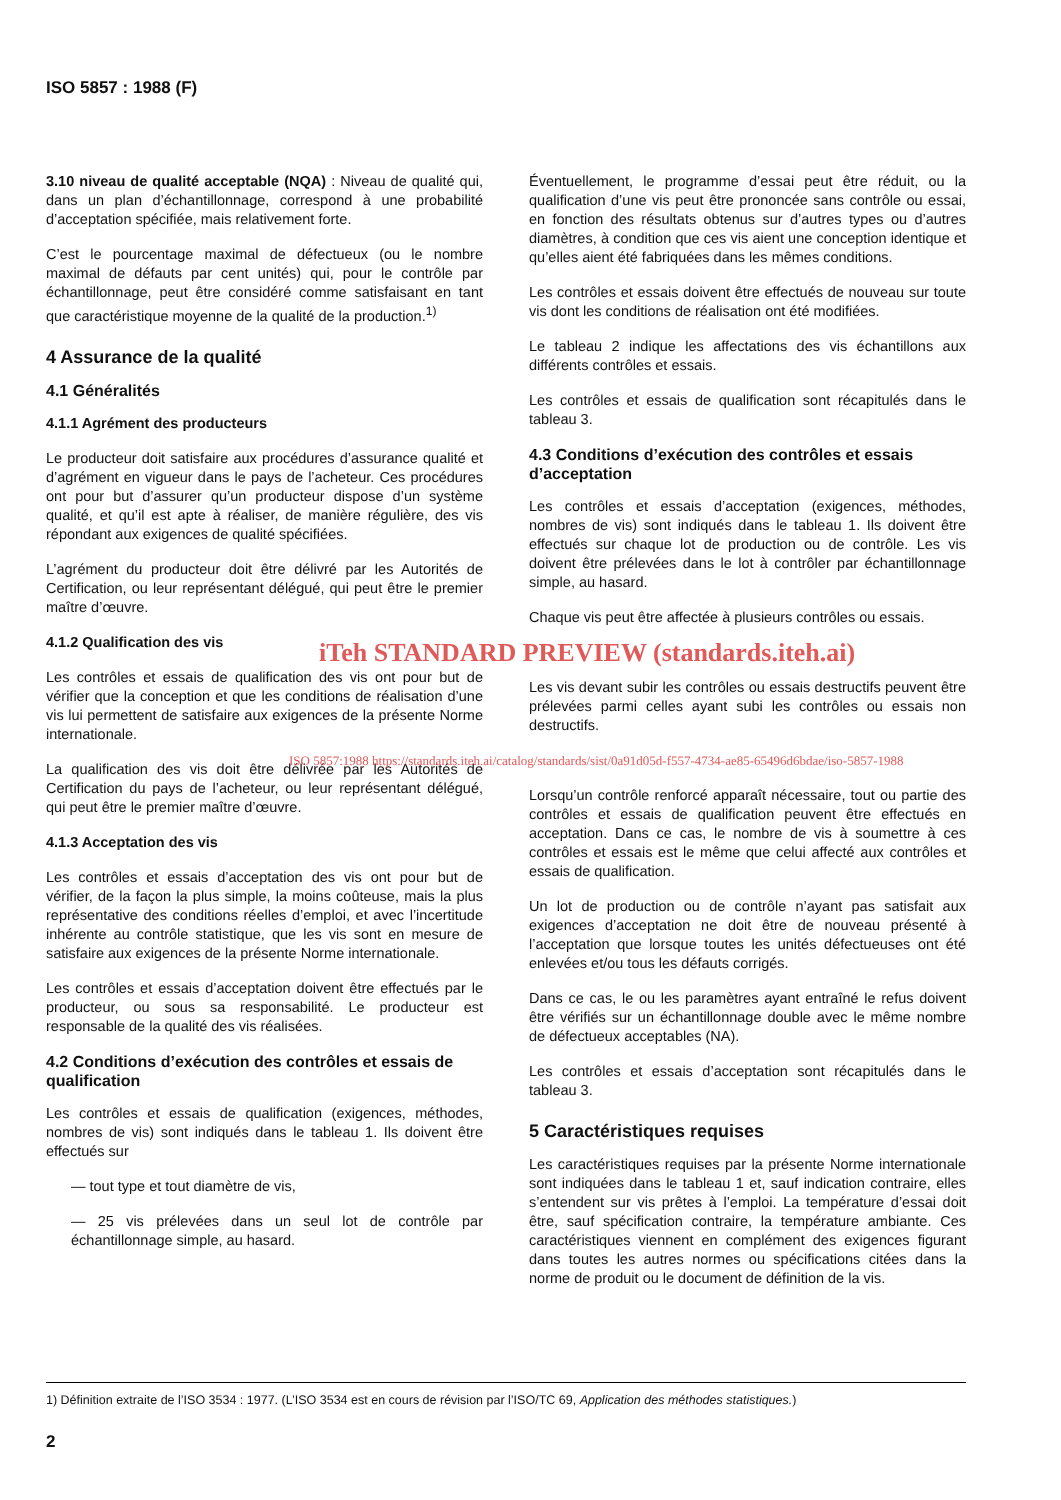ISO 5857 : 1988 (F)
3.10 niveau de qualité acceptable (NQA) : Niveau de qualité qui, dans un plan d’échantillonnage, correspond à une probabilité d’acceptation spécifiée, mais relativement forte.
C’est le pourcentage maximal de défectueux (ou le nombre maximal de défauts par cent unités) qui, pour le contrôle par échantillonnage, peut être considéré comme satisfaisant en tant que caractéristique moyenne de la qualité de la production.<sup>1)</sup>
4 Assurance de la qualité
4.1 Généralités
4.1.1 Agrément des producteurs
Le producteur doit satisfaire aux procédures d’assurance qualité et d’agrément en vigueur dans le pays de l’acheteur. Ces procédures ont pour but d’assurer qu’un producteur dispose d’un système qualité, et qu’il est apte à réaliser, de manière régulière, des vis répondant aux exigences de qualité spécifiées.
L’agrément du producteur doit être délivré par les Autorités de Certification, ou leur représentant délégué, qui peut être le premier maître d’œuvre.
4.1.2 Qualification des vis
Les contrôles et essais de qualification des vis ont pour but de vérifier que la conception et que les conditions de réalisation d’une vis lui permettent de satisfaire aux exigences de la présente Norme internationale.
La qualification des vis doit être délivrée par les Autorités de Certification du pays de l’acheteur, ou leur représentant délégué, qui peut être le premier maître d’œuvre.
4.1.3 Acceptation des vis
Les contrôles et essais d’acceptation des vis ont pour but de vérifier, de la façon la plus simple, la moins coûteuse, mais la plus représentative des conditions réelles d’emploi, et avec l’incertitude inhérente au contrôle statistique, que les vis sont en mesure de satisfaire aux exigences de la présente Norme internationale.
Les contrôles et essais d’acceptation doivent être effectués par le producteur, ou sous sa responsabilité. Le producteur est responsable de la qualité des vis réalisées.
4.2 Conditions d’exécution des contrôles et essais de qualification
Les contrôles et essais de qualification (exigences, méthodes, nombres de vis) sont indiqués dans le tableau 1. Ils doivent être effectués sur
— tout type et tout diamètre de vis,
— 25 vis prélevées dans un seul lot de contrôle par échantillonnage simple, au hasard.
Éventuellement, le programme d’essai peut être réduit, ou la qualification d’une vis peut être prononcée sans contrôle ou essai, en fonction des résultats obtenus sur d’autres types ou d’autres diamètres, à condition que ces vis aient une conception identique et qu’elles aient été fabriquées dans les mêmes conditions.
Les contrôles et essais doivent être effectués de nouveau sur toute vis dont les conditions de réalisation ont été modifiées.
Le tableau 2 indique les affectations des vis échantillons aux différents contrôles et essais.
Les contrôles et essais de qualification sont récapitulés dans le tableau 3.
4.3 Conditions d’exécution des contrôles et essais d’acceptation
Les contrôles et essais d’acceptation (exigences, méthodes, nombres de vis) sont indiqués dans le tableau 1. Ils doivent être effectués sur chaque lot de production ou de contrôle. Les vis doivent être prélevées dans le lot à contrôler par échantillonnage simple, au hasard.
Chaque vis peut être affectée à plusieurs contrôles ou essais.
iTeh STANDARD PREVIEW (standards.iteh.ai)
Les vis devant subir les contrôles ou essais destructifs peuvent être prélevées parmi celles ayant subi les contrôles ou essais non destructifs.
ISO 5857:1988 https://standards.iteh.ai/catalog/standards/sist/0a91d05d-f557-4734-ae85-65496d6bdae/iso-5857-1988
Lorsqu’un contrôle renforcé apparaît nécessaire, tout ou partie des contrôles et essais de qualification peuvent être effectués en acceptation. Dans ce cas, le nombre de vis à soumettre à ces contrôles et essais est le même que celui affecté aux contrôles et essais de qualification.
Un lot de production ou de contrôle n’ayant pas satisfait aux exigences d’acceptation ne doit être de nouveau présenté à l’acceptation que lorsque toutes les unités défectueuses ont été enlevées et/ou tous les défauts corrigés.
Dans ce cas, le ou les paramètres ayant entraîné le refus doivent être vérifiés sur un échantillonnage double avec le même nombre de défectueux acceptables (NA).
Les contrôles et essais d’acceptation sont récapitulés dans le tableau 3.
5 Caractéristiques requises
Les caractéristiques requises par la présente Norme internationale sont indiquées dans le tableau 1 et, sauf indication contraire, elles s’entendent sur vis prêtes à l’emploi. La température d’essai doit être, sauf spécification contraire, la température ambiante. Ces caractéristiques viennent en complément des exigences figurant dans toutes les autres normes ou spécifications citées dans la norme de produit ou le document de définition de la vis.
1) Définition extraite de l’ISO 3534 : 1977. (L’ISO 3534 est en cours de révision par l’ISO/TC 69, Application des méthodes statistiques.)
2